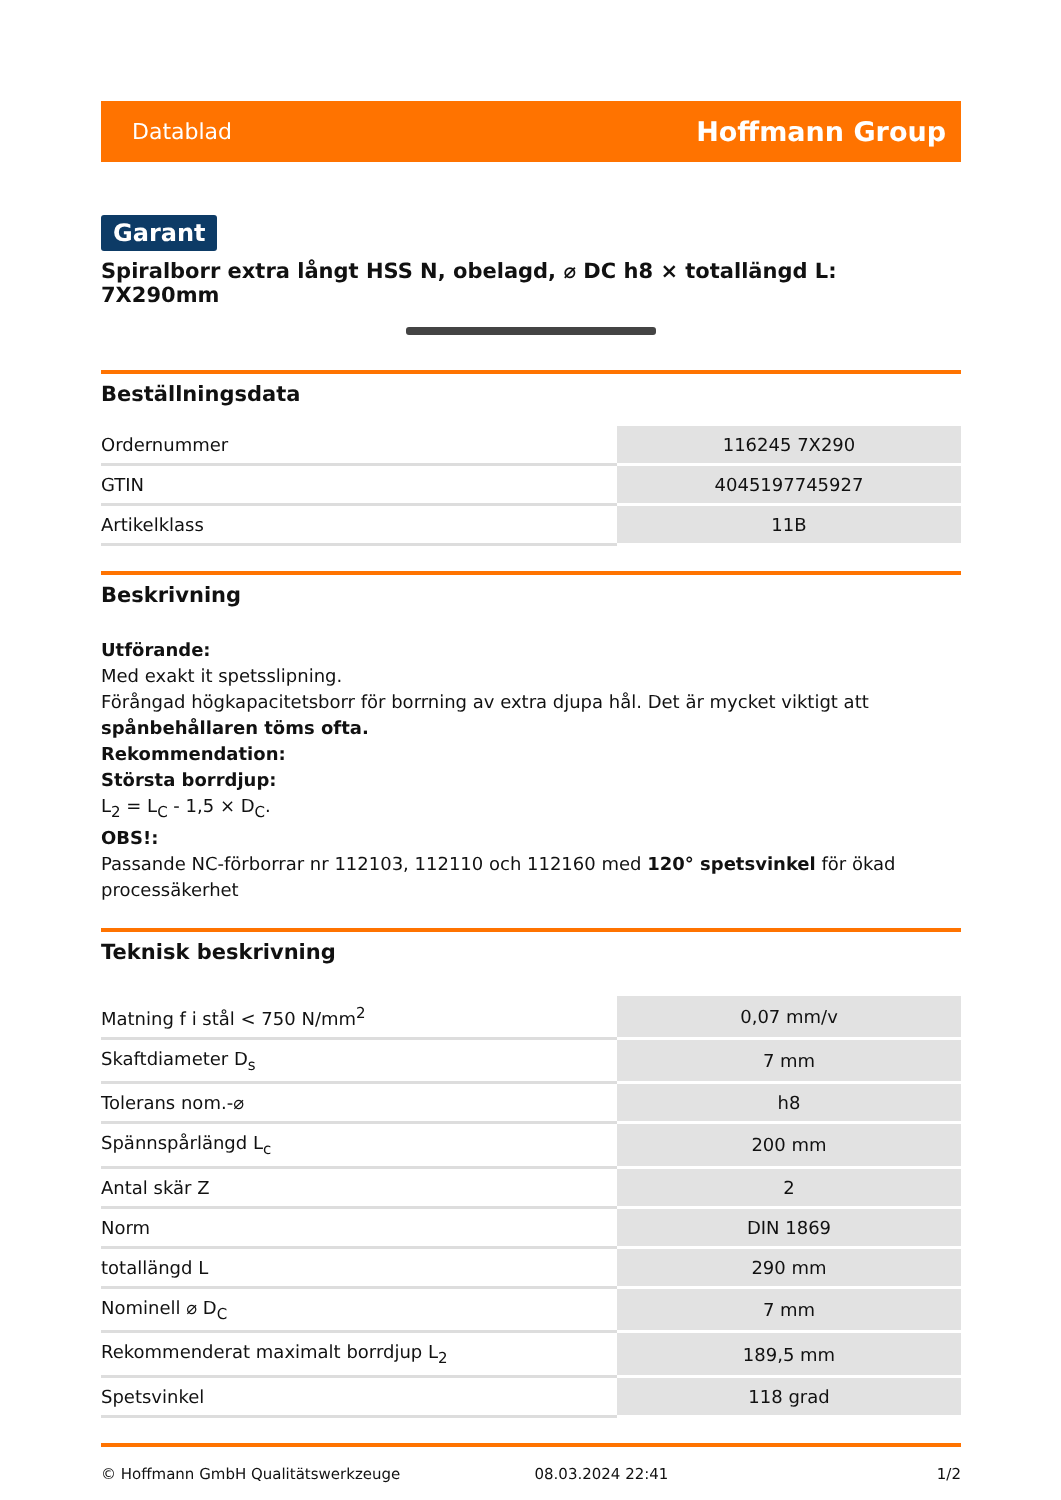Datablad Hoffmann Group
Garant
Spiralborr extra långt HSS N, obelagd, ⌀ DC h8 × totallängd L: 7X290mm
Beställningsdata
| Ordernummer | 116245 7X290 |
| GTIN | 4045197745927 |
| Artikelklass | 11B |
Beskrivning
Utförande:
Med exakt it spetsslipning.
Förångad högkapacitetsborr för borrning av extra djupa hål. Det är mycket viktigt att spånbehållaren töms ofta.
Rekommendation:
Största borrdjup:
L<sub>2</sub> = L<sub>C</sub> - 1,5 × D<sub>C</sub>.
OBS!:
Passande NC-förborrar nr 112103, 112110 och 112160 med 120° spetsvinkel för ökad processäkerhet
Teknisk beskrivning
| Matning f i stål < 750 N/mm<sup>2</sup> | 0,07 mm/v |
| Skaftdiameter D<sub>s</sub> | 7 mm |
| Tolerans nom.-⌀ | h8 |
| Spännspårlängd L<sub>c</sub> | 200 mm |
| Antal skär Z | 2 |
| Norm | DIN 1869 |
| totallängd L | 290 mm |
| Nominell ⌀ D<sub>C</sub> | 7 mm |
| Rekommenderat maximalt borrdjup L<sub>2</sub> | 189,5 mm |
| Spetsvinkel | 118 grad |
© Hoffmann GmbH Qualitätswerkzeuge 08.03.2024 22:41 1/2